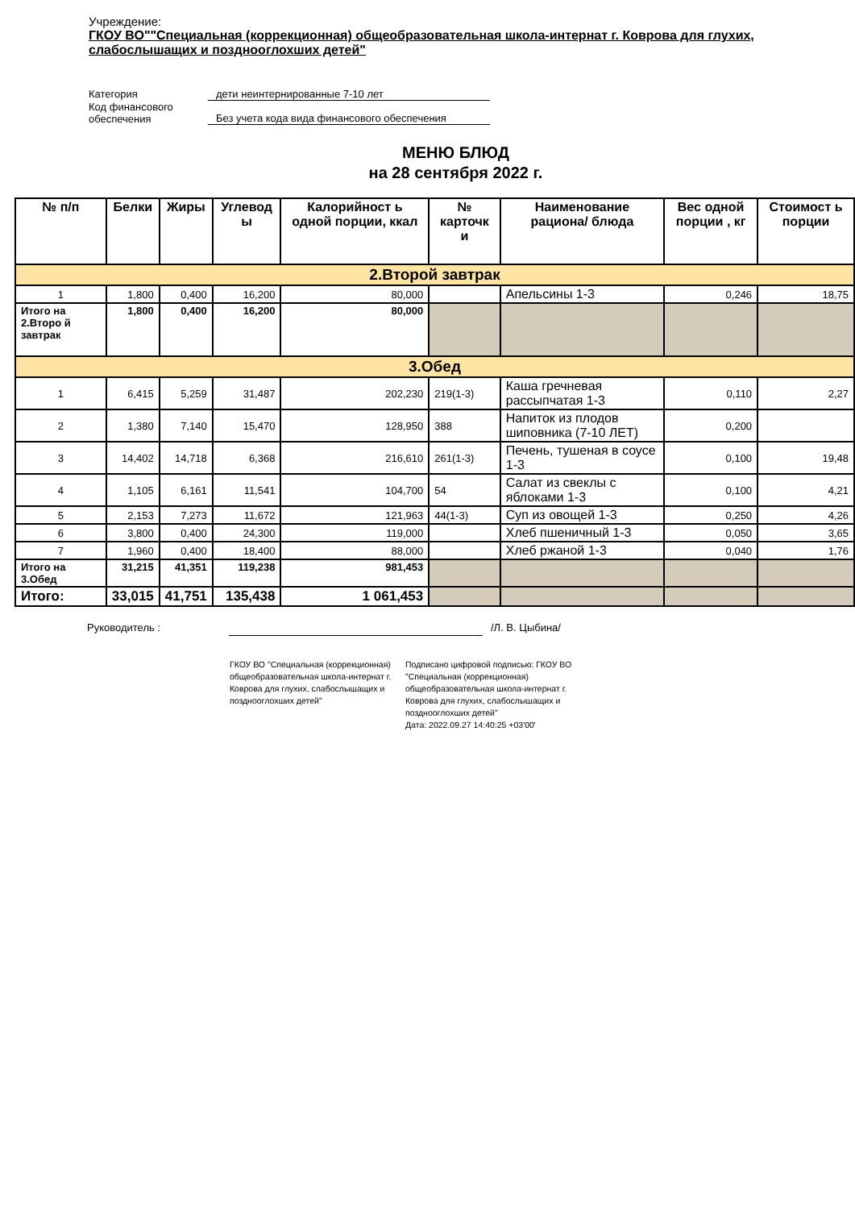Учреждение:
ГКОУ ВО""Специальная (коррекционная) общеобразовательная школа-интернат г. Коврова для глухих, слабослышащих и позднооглохших детей"
Категория дети неинтернированные 7-10 лет
Код финансового
обеспечения Без учета кода вида финансового обеспечения
МЕНЮ БЛЮД
на 28 сентября 2022 г.
| № п/п | Белки | Жиры | Углевод ы | Калорийност ь одной порции, ккал | № карточк и | Наименование рациона/ блюда | Вес одной порции , кг | Стоимост ь порции |
| --- | --- | --- | --- | --- | --- | --- | --- | --- |
| 2.Второй завтрак | | | | | | | | |
| 1 | 1,800 | 0,400 | 16,200 | 80,000 | | Апельсины 1-3 | 0,246 | 18,75 |
| Итого на 2.Второ й завтрак | 1,800 | 0,400 | 16,200 | 80,000 | | | | |
| 3.Обед | | | | | | | | |
| 1 | 6,415 | 5,259 | 31,487 | 202,230 | 219(1-3) | Каша гречневая рассыпчатая 1-3 | 0,110 | 2,27 |
| 2 | 1,380 | 7,140 | 15,470 | 128,950 | 388 | Напиток из плодов шиповника (7-10 ЛЕТ) | 0,200 | |
| 3 | 14,402 | 14,718 | 6,368 | 216,610 | 261(1-3) | Печень, тушеная в соусе 1-3 | 0,100 | 19,48 |
| 4 | 1,105 | 6,161 | 11,541 | 104,700 | 54 | Салат из свеклы с яблоками 1-3 | 0,100 | 4,21 |
| 5 | 2,153 | 7,273 | 11,672 | 121,963 | 44(1-3) | Суп из овощей 1-3 | 0,250 | 4,26 |
| 6 | 3,800 | 0,400 | 24,300 | 119,000 | | Хлеб пшеничный 1-3 | 0,050 | 3,65 |
| 7 | 1,960 | 0,400 | 18,400 | 88,000 | | Хлеб ржаной 1-3 | 0,040 | 1,76 |
| Итого на 3.Обед | 31,215 | 41,351 | 119,238 | 981,453 | | | | |
| Итого: | 33,015 | 41,751 | 135,438 | 1 061,453 | | | | |
Руководитель : /Л. В. Цыбина/
ГКОУ ВО "Специальная (коррекционная) общеобразовательная школа-интернат г. Коврова для глухих, слабослышащих и позднооглохших детей"
Подписано цифровой подписью: ГКОУ ВО "Специальная (коррекционная) общеобразовательная школа-интернат г. Коврова для глухих, слабослышащих и позднооглохших детей"
Дата: 2022.09.27 14:40:25 +03'00'